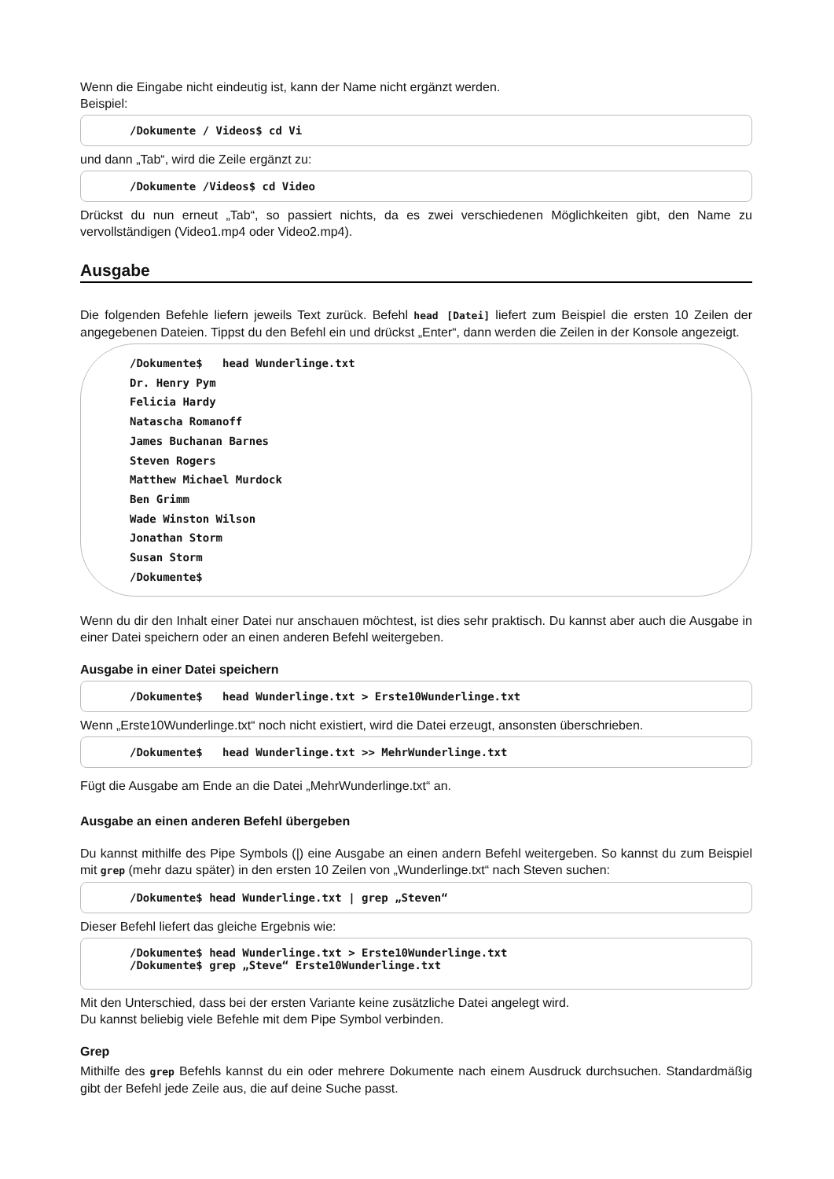Wenn die Eingabe nicht eindeutig ist, kann der Name nicht ergänzt werden.
Beispiel:
/Dokumente / Videos$ cd Vi
und dann „Tab“, wird die Zeile ergänzt zu:
/Dokumente /Videos$ cd Video
Drückst du nun erneut „Tab“, so passiert nichts, da es zwei verschiedenen Möglichkeiten gibt, den Name zu vervollständigen (Video1.mp4 oder Video2.mp4).
Ausgabe
Die folgenden Befehle liefern jeweils Text zurück. Befehl head [Datei] liefert zum Beispiel die ersten 10 Zeilen der angegebenen Dateien. Tippst du den Befehl ein und drückst „Enter“, dann werden die Zeilen in der Konsole angezeigt.
/Dokumente$ head Wunderlinge.txt
Dr. Henry Pym
Felicia Hardy
Natascha Romanoff
James Buchanan Barnes
Steven Rogers
Matthew Michael Murdock
Ben Grimm
Wade Winston Wilson
Jonathan Storm
Susan Storm
/Dokumente$
Wenn du dir den Inhalt einer Datei nur anschauen möchtest, ist dies sehr praktisch. Du kannst aber auch die Ausgabe in einer Datei speichern oder an einen anderen Befehl weitergeben.
Ausgabe in einer Datei speichern
/Dokumente$ head Wunderlinge.txt > Erste10Wunderlinge.txt
Wenn „Erste10Wunderlinge.txt“ noch nicht existiert, wird die Datei erzeugt, ansonsten überschrieben.
/Dokumente$ head Wunderlinge.txt >> MehrWunderlinge.txt
Fügt die Ausgabe am Ende an die Datei „MehrWunderlinge.txt“ an.
Ausgabe an einen anderen Befehl übergeben
Du kannst mithilfe des Pipe Symbols (|) eine Ausgabe an einen andern Befehl weitergeben. So kannst du zum Beispiel mit grep (mehr dazu später) in den ersten 10 Zeilen von „Wunderlinge.txt“ nach Steven suchen:
/Dokumente$ head Wunderlinge.txt | grep „Steven“
Dieser Befehl liefert das gleiche Ergebnis wie:
/Dokumente$ head Wunderlinge.txt > Erste10Wunderlinge.txt
/Dokumente$ grep „Steve“ Erste10Wunderlinge.txt
Mit den Unterschied, dass bei der ersten Variante keine zusätzliche Datei angelegt wird.
Du kannst beliebig viele Befehle mit dem Pipe Symbol verbinden.
Grep
Mithilfe des grep Befehls kannst du ein oder mehrere Dokumente nach einem Ausdruck durchsuchen. Standardmäßig gibt der Befehl jede Zeile aus, die auf deine Suche passt.